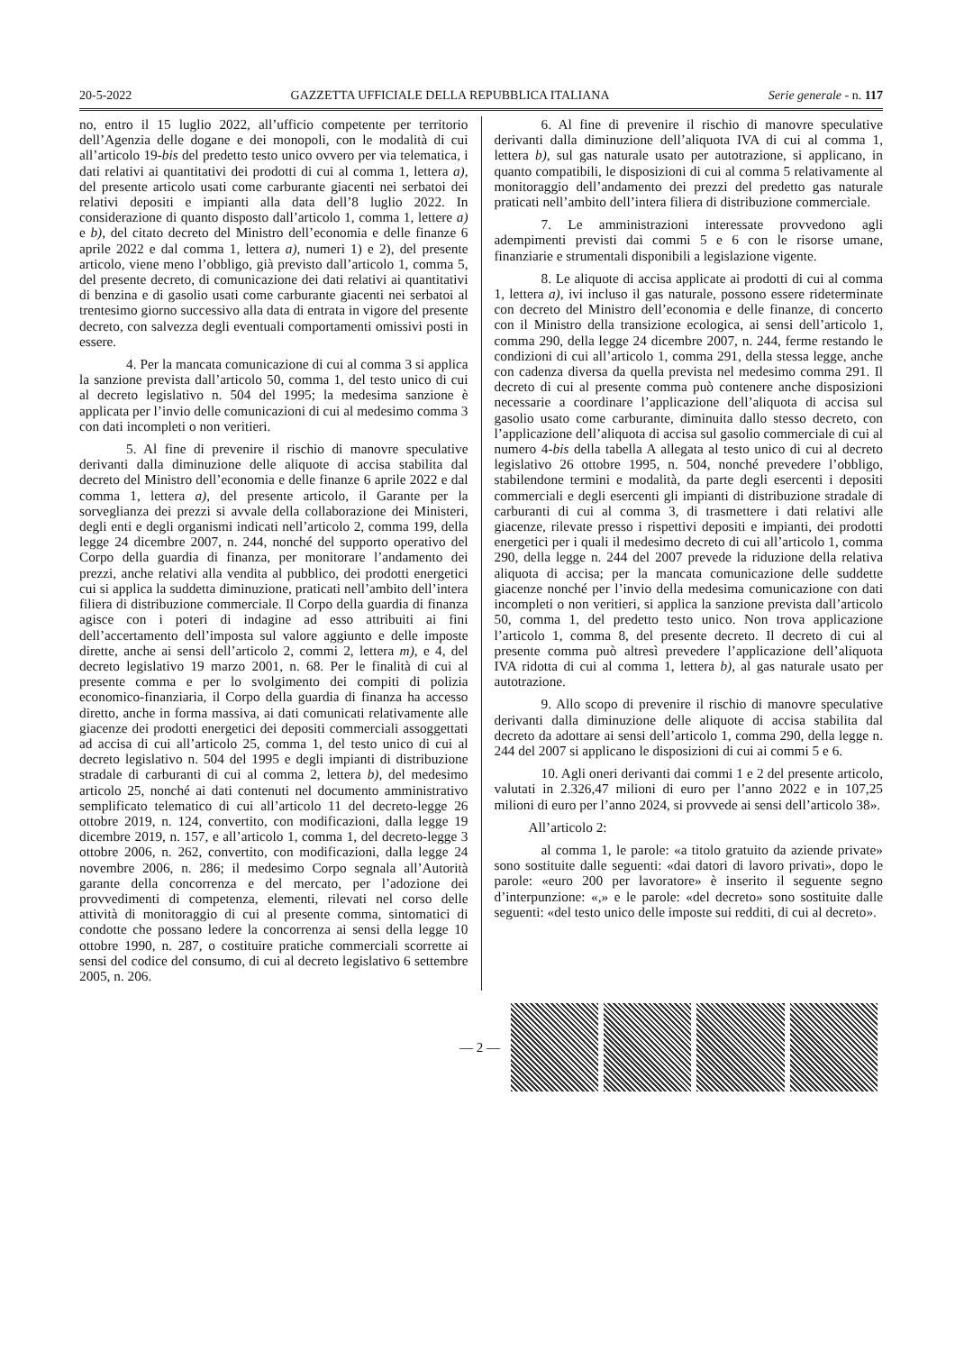20-5-2022 GAZZETTA UFFICIALE DELLA REPUBBLICA ITALIANA Serie generale - n. 117
no, entro il 15 luglio 2022, all’ufficio competente per territorio dell’Agenzia delle dogane e dei monopoli, con le modalità di cui all’articolo 19-bis del predetto testo unico ovvero per via telematica, i dati relativi ai quantitativi dei prodotti di cui al comma 1, lettera a), del presente articolo usati come carburante giacenti nei serbatoi dei relativi depositi e impianti alla data dell’8 luglio 2022. In considerazione di quanto disposto dall’articolo 1, comma 1, lettere a) e b), del citato decreto del Ministro dell’economia e delle finanze 6 aprile 2022 e dal comma 1, lettera a), numeri 1) e 2), del presente articolo, viene meno l’obbligo, già previsto dall’articolo 1, comma 5, del presente decreto, di comunicazione dei dati relativi ai quantitativi di benzina e di gasolio usati come carburante giacenti nei serbatoi al trentesimo giorno successivo alla data di entrata in vigore del presente decreto, con salvezza degli eventuali comportamenti omissivi posti in essere.
4. Per la mancata comunicazione di cui al comma 3 si applica la sanzione prevista dall’articolo 50, comma 1, del testo unico di cui al decreto legislativo n. 504 del 1995; la medesima sanzione è applicata per l’invio delle comunicazioni di cui al medesimo comma 3 con dati incompleti o non veritieri.
5. Al fine di prevenire il rischio di manovre speculative derivanti dalla diminuzione delle aliquote di accisa stabilita dal decreto del Ministro dell’economia e delle finanze 6 aprile 2022 e dal comma 1, lettera a), del presente articolo, il Garante per la sorveglianza dei prezzi si avvale della collaborazione dei Ministeri, degli enti e degli organismi indicati nell’articolo 2, comma 199, della legge 24 dicembre 2007, n. 244, nonché del supporto operativo del Corpo della guardia di finanza, per monitorare l’andamento dei prezzi, anche relativi alla vendita al pubblico, dei prodotti energetici cui si applica la suddetta diminuzione, praticati nell’ambito dell’intera filiera di distribuzione commerciale. Il Corpo della guardia di finanza agisce con i poteri di indagine ad esso attribuiti ai fini dell’accertamento dell’imposta sul valore aggiunto e delle imposte dirette, anche ai sensi dell’articolo 2, commi 2, lettera m), e 4, del decreto legislativo 19 marzo 2001, n. 68. Per le finalità di cui al presente comma e per lo svolgimento dei compiti di polizia economico-finanziaria, il Corpo della guardia di finanza ha accesso diretto, anche in forma massiva, ai dati comunicati relativamente alle giacenze dei prodotti energetici dei depositi commerciali assoggettati ad accisa di cui all’articolo 25, comma 1, del testo unico di cui al decreto legislativo n. 504 del 1995 e degli impianti di distribuzione stradale di carburanti di cui al comma 2, lettera b), del medesimo articolo 25, nonché ai dati contenuti nel documento amministrativo semplificato telematico di cui all’articolo 11 del decreto-legge 26 ottobre 2019, n. 124, convertito, con modificazioni, dalla legge 19 dicembre 2019, n. 157, e all’articolo 1, comma 1, del decreto-legge 3 ottobre 2006, n. 262, convertito, con modificazioni, dalla legge 24 novembre 2006, n. 286; il medesimo Corpo segnala all’Autorità garante della concorrenza e del mercato, per l’adozione dei provvedimenti di competenza, elementi, rilevati nel corso delle attività di monitoraggio di cui al presente comma, sintomatici di condotte che possano ledere la concorrenza ai sensi della legge 10 ottobre 1990, n. 287, o costituire pratiche commerciali scorrette ai sensi del codice del consumo, di cui al decreto legislativo 6 settembre 2005, n. 206.
6. Al fine di prevenire il rischio di manovre speculative derivanti dalla diminuzione dell’aliquota IVA di cui al comma 1, lettera b), sul gas naturale usato per autotrazione, si applicano, in quanto compatibili, le disposizioni di cui al comma 5 relativamente al monitoraggio dell’andamento dei prezzi del predetto gas naturale praticati nell’ambito dell’intera filiera di distribuzione commerciale.
7. Le amministrazioni interessate provvedono agli adempimenti previsti dai commi 5 e 6 con le risorse umane, finanziarie e strumentali disponibili a legislazione vigente.
8. Le aliquote di accisa applicate ai prodotti di cui al comma 1, lettera a), ivi incluso il gas naturale, possono essere rideterminate con decreto del Ministro dell’economia e delle finanze, di concerto con il Ministro della transizione ecologica, ai sensi dell’articolo 1, comma 290, della legge 24 dicembre 2007, n. 244, ferme restando le condizioni di cui all’articolo 1, comma 291, della stessa legge, anche con cadenza diversa da quella prevista nel medesimo comma 291. Il decreto di cui al presente comma può contenere anche disposizioni necessarie a coordinare l’applicazione dell’aliquota di accisa sul gasolio usato come carburante, diminuita dallo stesso decreto, con l’applicazione dell’aliquota di accisa sul gasolio commerciale di cui al numero 4-bis della tabella A allegata al testo unico di cui al decreto legislativo 26 ottobre 1995, n. 504, nonché prevedere l’obbligo, stabilendone termini e modalità, da parte degli esercenti i depositi commerciali e degli esercenti gli impianti di distribuzione stradale di carburanti di cui al comma 3, di trasmettere i dati relativi alle giacenze, rilevate presso i rispettivi depositi e impianti, dei prodotti energetici per i quali il medesimo decreto di cui all’articolo 1, comma 290, della legge n. 244 del 2007 prevede la riduzione della relativa aliquota di accisa; per la mancata comunicazione delle suddette giacenze nonché per l’invio della medesima comunicazione con dati incompleti o non veritieri, si applica la sanzione prevista dall’articolo 50, comma 1, del predetto testo unico. Non trova applicazione l’articolo 1, comma 8, del presente decreto. Il decreto di cui al presente comma può altresì prevedere l’applicazione dell’aliquota IVA ridotta di cui al comma 1, lettera b), al gas naturale usato per autotrazione.
9. Allo scopo di prevenire il rischio di manovre speculative derivanti dalla diminuzione delle aliquote di accisa stabilita dal decreto da adottare ai sensi dell’articolo 1, comma 290, della legge n. 244 del 2007 si applicano le disposizioni di cui ai commi 5 e 6.
10. Agli oneri derivanti dai commi 1 e 2 del presente articolo, valutati in 2.326,47 milioni di euro per l’anno 2022 e in 107,25 milioni di euro per l’anno 2024, si provvede ai sensi dell’articolo 38».
All’articolo 2:
al comma 1, le parole: «a titolo gratuito da aziende private» sono sostituite dalle seguenti: «dai datori di lavoro privati», dopo le parole: «euro 200 per lavoratore» è inserito il seguente segno d’interpunzione: «,» e le parole: «del decreto» sono sostituite dalle seguenti: «del testo unico delle imposte sui redditi, di cui al decreto».
— 2 —